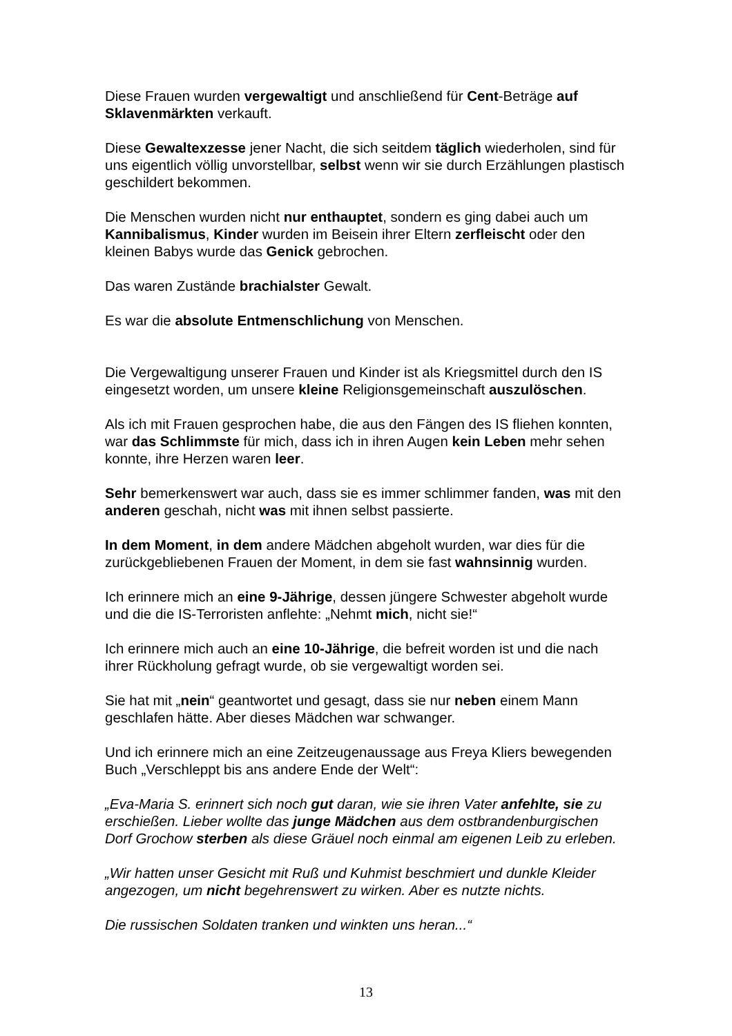Diese Frauen wurden vergewaltigt und anschließend für Cent-Beträge auf Sklavenmärkten verkauft.
Diese Gewaltexzesse jener Nacht, die sich seitdem täglich wiederholen, sind für uns eigentlich völlig unvorstellbar, selbst wenn wir sie durch Erzählungen plastisch geschildert bekommen.
Die Menschen wurden nicht nur enthauptet, sondern es ging dabei auch um Kannibalismus, Kinder wurden im Beisein ihrer Eltern zerfleischt oder den kleinen Babys wurde das Genick gebrochen.
Das waren Zustände brachialster Gewalt.
Es war die absolute Entmenschlichung von Menschen.
Die Vergewaltigung unserer Frauen und Kinder ist als Kriegsmittel durch den IS eingesetzt worden, um unsere kleine Religionsgemeinschaft auszulöschen.
Als ich mit Frauen gesprochen habe, die aus den Fängen des IS fliehen konnten, war das Schlimmste für mich, dass ich in ihren Augen kein Leben mehr sehen konnte, ihre Herzen waren leer.
Sehr bemerkenswert war auch, dass sie es immer schlimmer fanden, was mit den anderen geschah, nicht was mit ihnen selbst passierte.
In dem Moment, in dem andere Mädchen abgeholt wurden, war dies für die zurückgebliebenen Frauen der Moment, in dem sie fast wahnsinnig wurden.
Ich erinnere mich an eine 9-Jährige, dessen jüngere Schwester abgeholt wurde und die die IS-Terroristen anflehte: „Nehmt mich, nicht sie!“
Ich erinnere mich auch an eine 10-Jährige, die befreit worden ist und die nach ihrer Rückholung gefragt wurde, ob sie vergewaltigt worden sei.
Sie hat mit „nein“ geantwortet und gesagt, dass sie nur neben einem Mann geschlafen hätte. Aber dieses Mädchen war schwanger.
Und ich erinnere mich an eine Zeitzeugenaussage aus Freya Kliers bewegenden Buch „Verschleppt bis ans andere Ende der Welt“:
„Eva-Maria S. erinnert sich noch gut daran, wie sie ihren Vater anfehlte, sie zu erschießen. Lieber wollte das junge Mädchen aus dem ostbrandenburgischen Dorf Grochow sterben als diese Gräuel noch einmal am eigenen Leib zu erleben.
„Wir hatten unser Gesicht mit Ruß und Kuhmist beschmiert und dunkle Kleider angezogen, um nicht begehrenswert zu wirken. Aber es nutzte nichts.
Die russischen Soldaten tranken und winkten uns heran...“
13